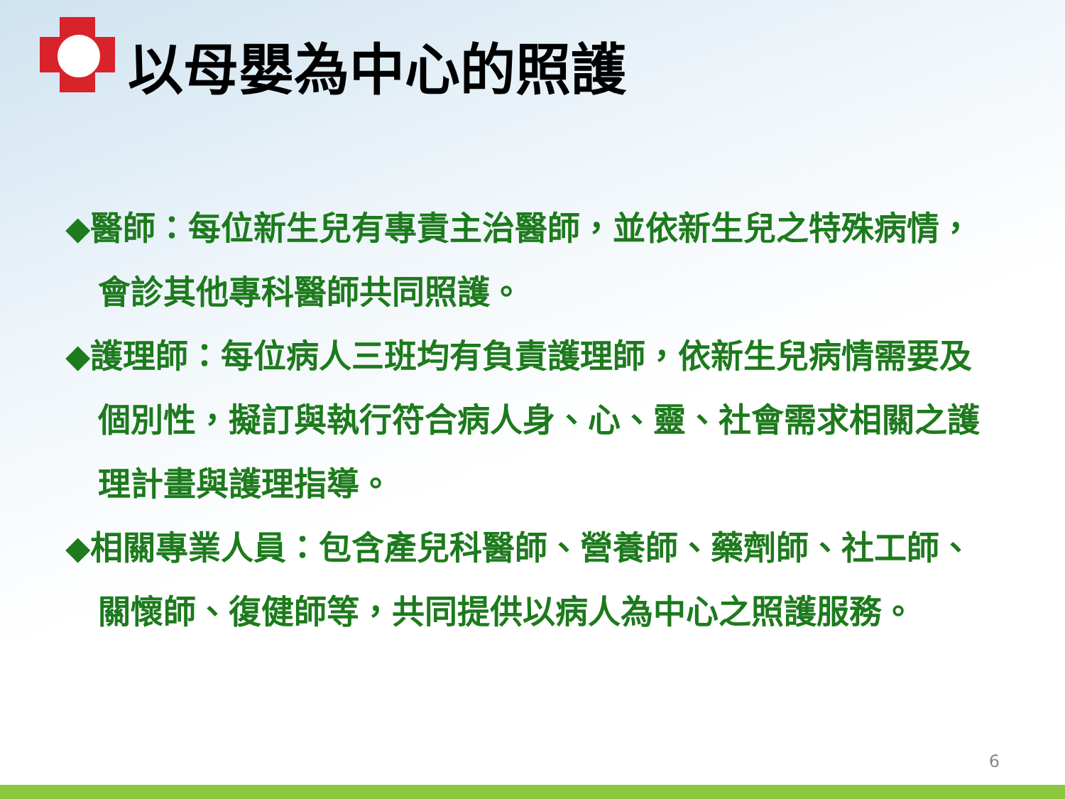以母嬰為中心的照護
◆醫師：每位新生兒有專責主治醫師，並依新生兒之特殊病情，會診其他專科醫師共同照護。
◆護理師：每位病人三班均有負責護理師，依新生兒病情需要及個別性，擬訂與執行符合病人身、心、靈、社會需求相關之護理計畫與護理指導。
◆相關專業人員：包含產兒科醫師、營養師、藥劑師、社工師、關懷師、復健師等，共同提供以病人為中心之照護服務。
6